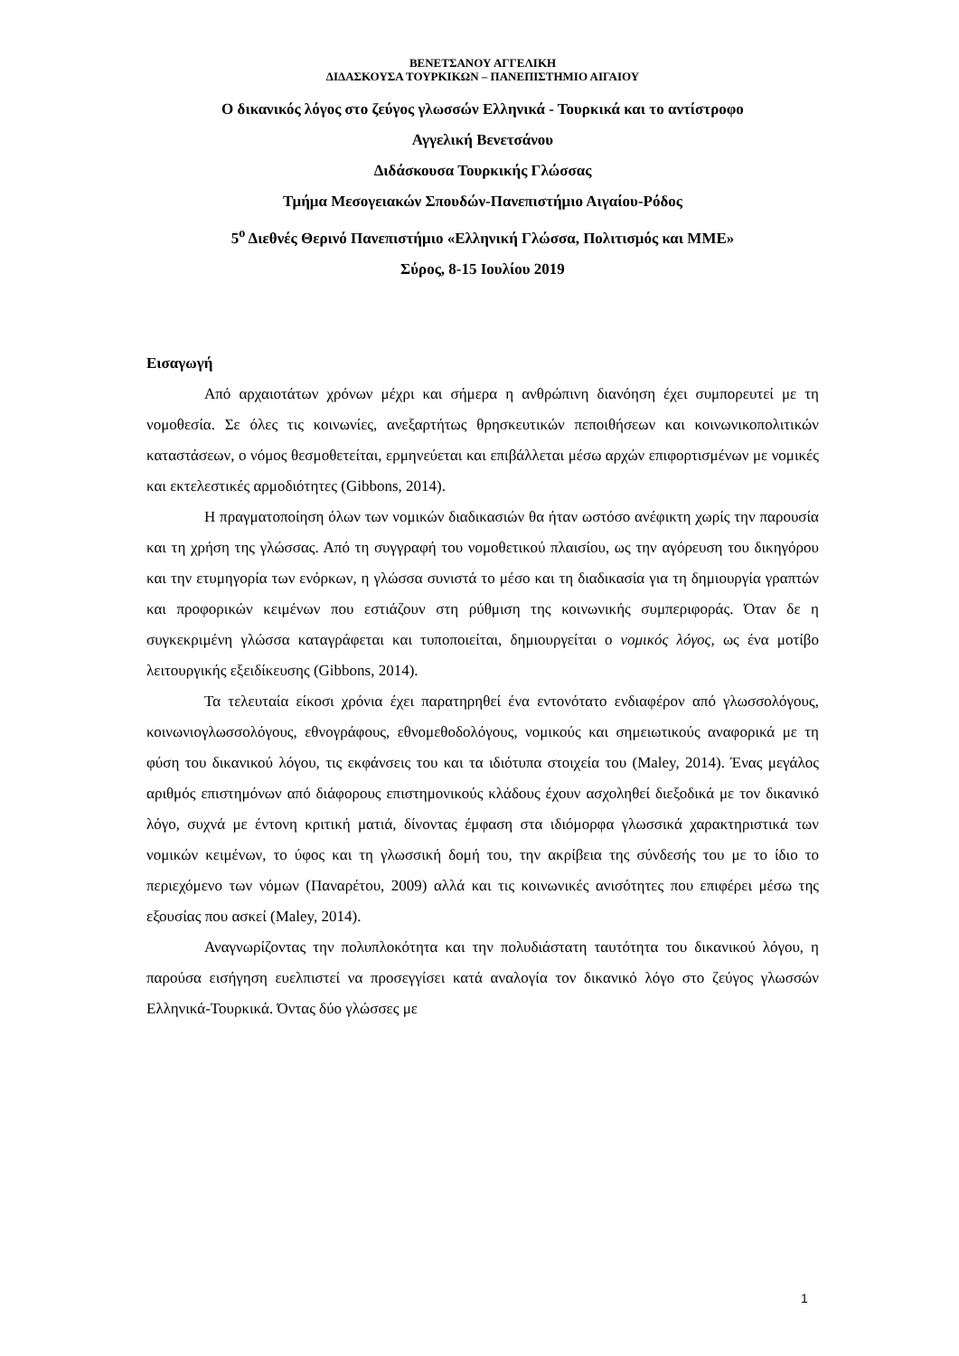ΒΕΝΕΤΣΑΝΟΥ ΑΓΓΕΛΙΚΗ
ΔΙΔΑΣΚΟΥΣΑ ΤΟΥΡΚΙΚΩΝ – ΠΑΝΕΠΙΣΤΗΜΙΟ ΑΙΓΑΙΟΥ
Ο δικανικός λόγος στο ζεύγος γλωσσών Ελληνικά - Τουρκικά και το αντίστροφο
Αγγελική Βενετσάνου
Διδάσκουσα Τουρκικής Γλώσσας
Τμήμα Μεσογειακών Σπουδών-Πανεπιστήμιο Αιγαίου-Ρόδος
5<sup>ο</sup> Διεθνές Θερινό Πανεπιστήμιο «Ελληνική Γλώσσα, Πολιτισμός και ΜΜΕ»
Σύρος, 8-15 Ιουλίου 2019
Εισαγωγή
Από αρχαιοτάτων χρόνων μέχρι και σήμερα η ανθρώπινη διανόηση έχει συμπορευτεί με τη νομοθεσία. Σε όλες τις κοινωνίες, ανεξαρτήτως θρησκευτικών πεποιθήσεων και κοινωνικοπολιτικών καταστάσεων, ο νόμος θεσμοθετείται, ερμηνεύεται και επιβάλλεται μέσω αρχών επιφορτισμένων με νομικές και εκτελεστικές αρμοδιότητες (Gibbons, 2014).
Η πραγματοποίηση όλων των νομικών διαδικασιών θα ήταν ωστόσο ανέφικτη χωρίς την παρουσία και τη χρήση της γλώσσας. Από τη συγγραφή του νομοθετικού πλαισίου, ως την αγόρευση του δικηγόρου και την ετυμηγορία των ενόρκων, η γλώσσα συνιστά το μέσο και τη διαδικασία για τη δημιουργία γραπτών και προφορικών κειμένων που εστιάζουν στη ρύθμιση της κοινωνικής συμπεριφοράς. Όταν δε η συγκεκριμένη γλώσσα καταγράφεται και τυποποιείται, δημιουργείται ο νομικός λόγος, ως ένα μοτίβο λειτουργικής εξειδίκευσης (Gibbons, 2014).
Τα τελευταία είκοσι χρόνια έχει παρατηρηθεί ένα εντονότατο ενδιαφέρον από γλωσσολόγους, κοινωνιογλωσσολόγους, εθνογράφους, εθνομεθοδολόγους, νομικούς και σημειωτικούς αναφορικά με τη φύση του δικανικού λόγου, τις εκφάνσεις του και τα ιδιότυπα στοιχεία του (Maley, 2014). Ένας μεγάλος αριθμός επιστημόνων από διάφορους επιστημονικούς κλάδους έχουν ασχοληθεί διεξοδικά με τον δικανικό λόγο, συχνά με έντονη κριτική ματιά, δίνοντας έμφαση στα ιδιόμορφα γλωσσικά χαρακτηριστικά των νομικών κειμένων, το ύφος και τη γλωσσική δομή του, την ακρίβεια της σύνδεσής του με το ίδιο το περιεχόμενο των νόμων (Παναρέτου, 2009) αλλά και τις κοινωνικές ανισότητες που επιφέρει μέσω της εξουσίας που ασκεί (Maley, 2014).
Αναγνωρίζοντας την πολυπλοκότητα και την πολυδιάστατη ταυτότητα του δικανικού λόγου, η παρούσα εισήγηση ευελπιστεί να προσεγγίσει κατά αναλογία τον δικανικό λόγο στο ζεύγος γλωσσών Ελληνικά-Τουρκικά. Όντας δύο γλώσσες με
1